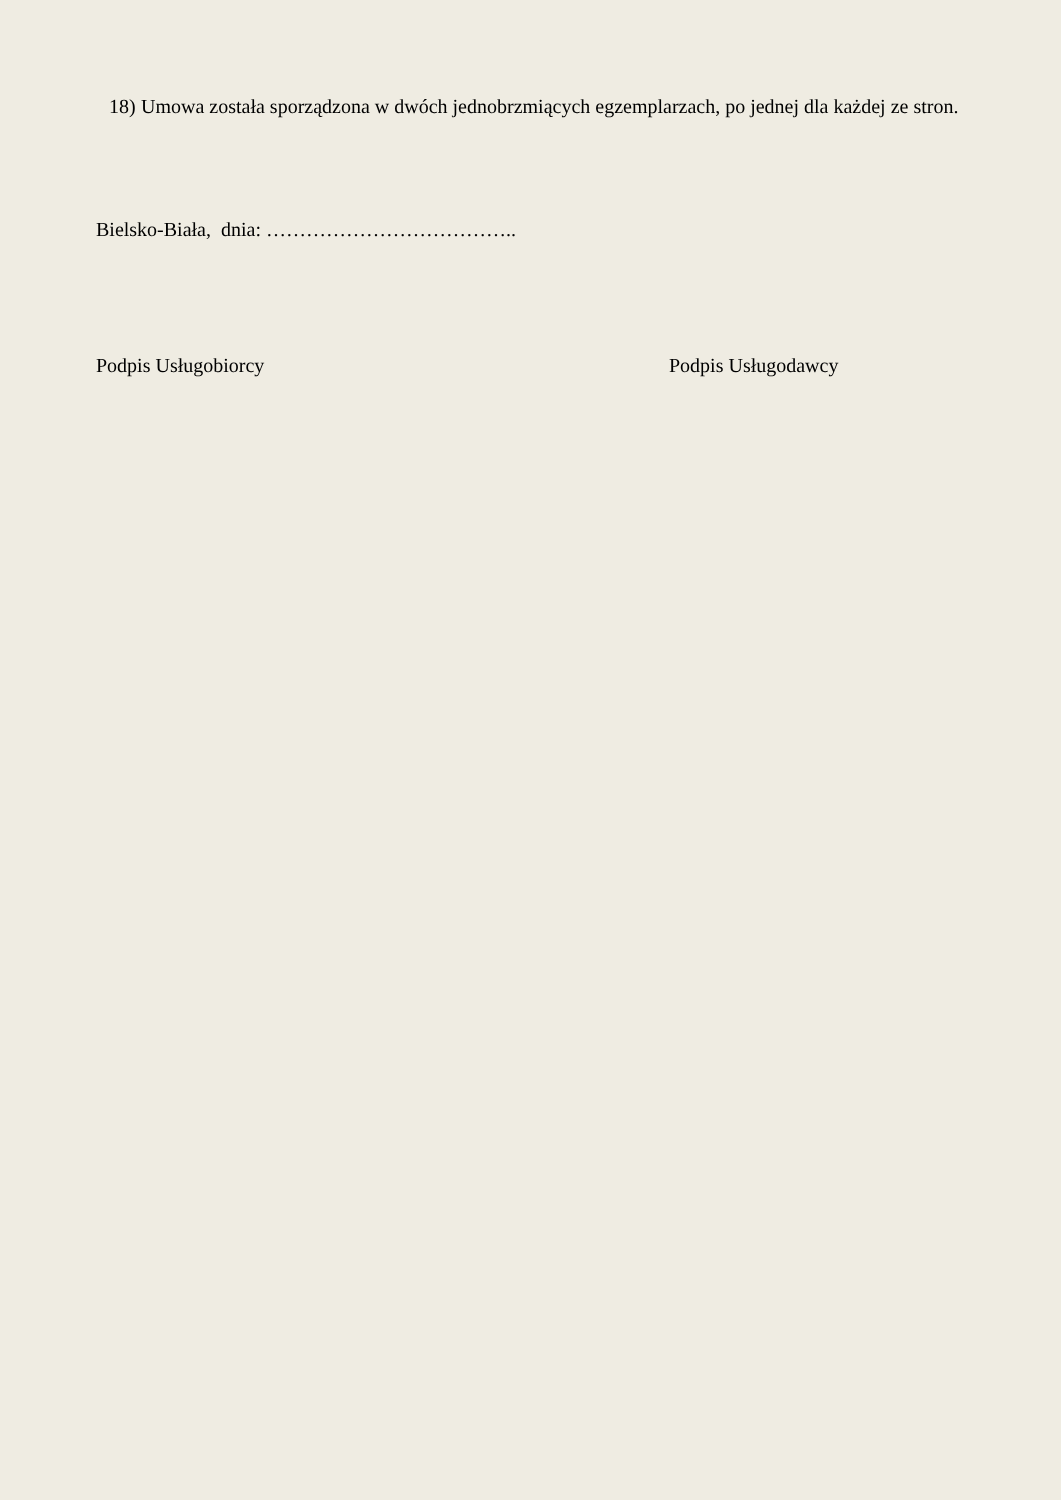18) Umowa została sporządzona w dwóch jednobrzmiących egzemplarzach, po jednej dla każdej ze stron.
Bielsko-Biała, dnia: ………………………………..
Podpis Usługobiorcy Podpis Usługodawcy